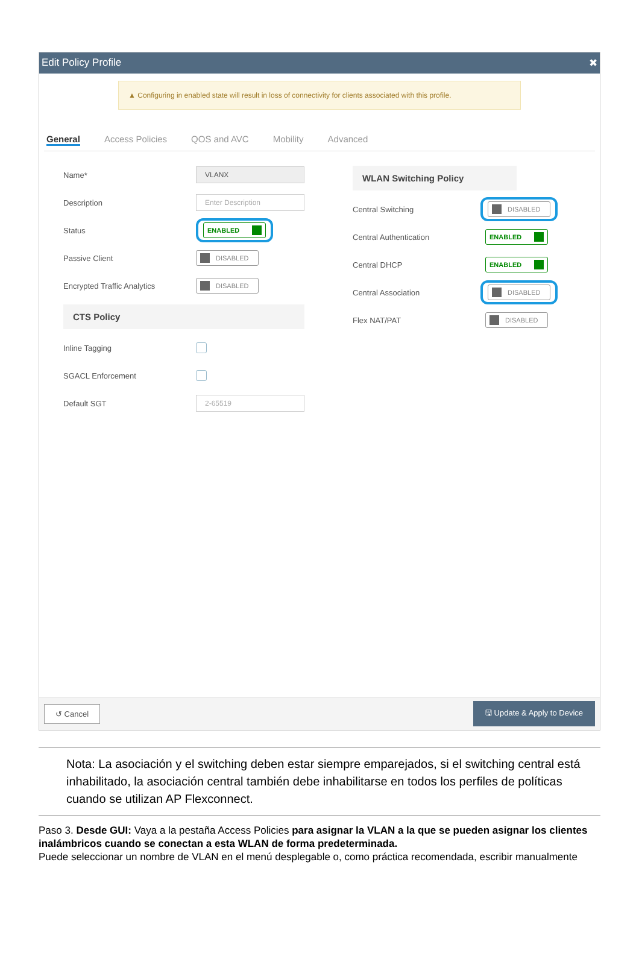Edit Policy Profile ✖
▲ Configuring in enabled state will result in loss of connectivity for clients associated with this profile.
General Access Policies QOS and AVC Mobility Advanced
Name* VLANX
Description Enter Description
Status ENABLED
Passive Client DISABLED
Encrypted Traffic Analytics DISABLED
CTS Policy
Inline Tagging
SGACL Enforcement
Default SGT 2-65519
WLAN Switching Policy
Central Switching DISABLED
Central Authentication ENABLED
Central DHCP ENABLED
Central Association DISABLED
Flex NAT/PAT DISABLED
↺ Cancel 🖫 Update & Apply to Device
Nota: La asociación y el switching deben estar siempre emparejados, si el switching central está inhabilitado, la asociación central también debe inhabilitarse en todos los perfiles de políticas cuando se utilizan AP Flexconnect.
Paso 3. Desde GUI: Vaya a la pestaña Access Policies para asignar la VLAN a la que se pueden asignar los clientes inalámbricos cuando se conectan a esta WLAN de forma predeterminada.
Puede seleccionar un nombre de VLAN en el menú desplegable o, como práctica recomendada, escribir manualmente